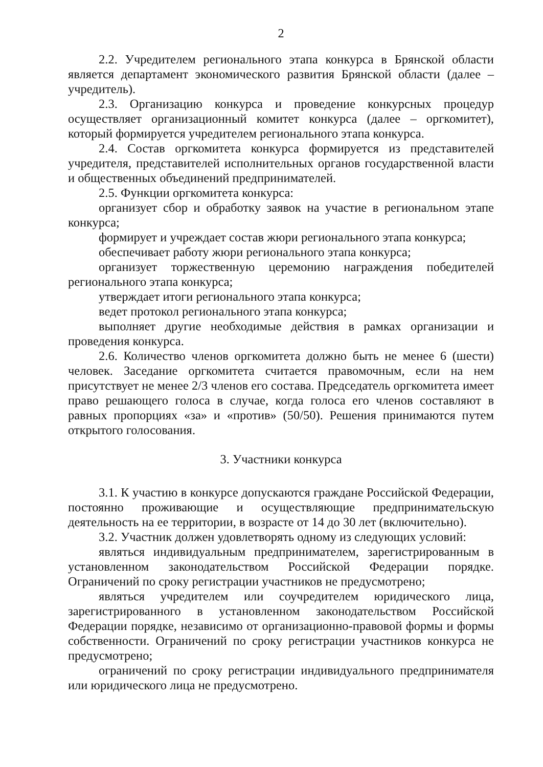2
2.2. Учредителем регионального этапа конкурса в Брянской области является департамент экономического развития Брянской области (далее – учредитель).
2.3. Организацию конкурса и проведение конкурсных процедур осуществляет организационный комитет конкурса (далее – оргкомитет), который формируется учредителем регионального этапа конкурса.
2.4. Состав оргкомитета конкурса формируется из представителей учредителя, представителей исполнительных органов государственной власти и общественных объединений предпринимателей.
2.5. Функции оргкомитета конкурса:
организует сбор и обработку заявок на участие в региональном этапе конкурса;
формирует и учреждает состав жюри регионального этапа конкурса;
обеспечивает работу жюри регионального этапа конкурса;
организует торжественную церемонию награждения победителей регионального этапа конкурса;
утверждает итоги регионального этапа конкурса;
ведет протокол регионального этапа конкурса;
выполняет другие необходимые действия в рамках организации и проведения конкурса.
2.6. Количество членов оргкомитета должно быть не менее 6 (шести) человек. Заседание оргкомитета считается правомочным, если на нем присутствует не менее 2/3 членов его состава. Председатель оргкомитета имеет право решающего голоса в случае, когда голоса его членов составляют в равных пропорциях «за» и «против» (50/50). Решения принимаются путем открытого голосования.
3. Участники конкурса
3.1. К участию в конкурсе допускаются граждане Российской Федерации, постоянно проживающие и осуществляющие предпринимательскую деятельность на ее территории, в возрасте от 14 до 30 лет (включительно).
3.2. Участник должен удовлетворять одному из следующих условий:
являться индивидуальным предпринимателем, зарегистрированным в установленном законодательством Российской Федерации порядке. Ограничений по сроку регистрации участников не предусмотрено;
являться учредителем или соучредителем юридического лица, зарегистрированного в установленном законодательством Российской Федерации порядке, независимо от организационно-правовой формы и формы собственности. Ограничений по сроку регистрации участников конкурса не предусмотрено;
ограничений по сроку регистрации индивидуального предпринимателя или юридического лица не предусмотрено.